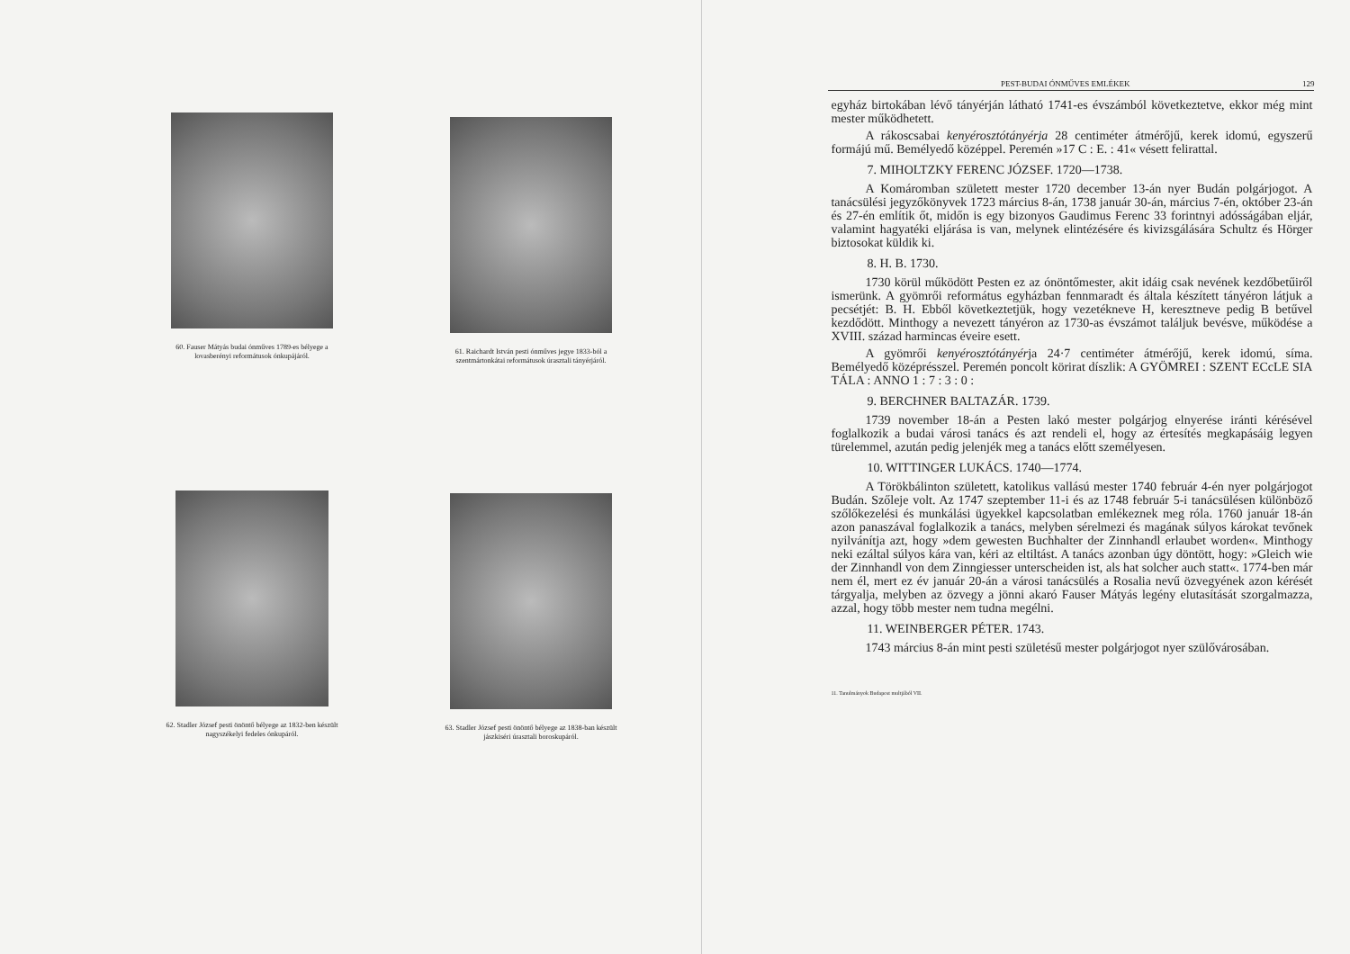60. Fauser Mátyás budai ónműves 1789-es bélyege a lovasberényi reformátusok ónkupájáról.
61. Raichardt István pesti ónműves jegye 1833-ból a szentmártonkátai reformátusok úrasztali tányérjáról.
62. Stadler József pesti önöntő bélyege az 1832-ben készült nagyszékelyi fedeles ónkupáról.
63. Stadler József pesti önöntő bélyege az 1838-ban készült jászkiséri úrasztali boroskupáról.
PEST-BUDAI ÓNMŰVES EMLÉKEK 129
egyház birtokában lévő tányérján látható 1741-es évszámból következtetve, ekkor még mint mester működhetett.
A rákoscsabai kenyérosztótányérja 28 centiméter átmérőjű, kerek idomú, egyszerű formájú mű. Bemélyedő középpel. Peremén »17 C : E. : 41« vésett felirattal.
7. MIHOLTZKY FERENC JÓZSEF. 1720—1738.
A Komáromban született mester 1720 december 13-án nyer Budán polgárjogot. A tanácsülési jegyzőkönyvek 1723 március 8-án, 1738 január 30-án, március 7-én, október 23-án és 27-én említik őt, midőn is egy bizonyos Gaudimus Ferenc 33 forintnyi adósságában eljár, valamint hagyatéki eljárása is van, melynek elintézésére és kivizsgálására Schultz és Hörger biztosokat küldik ki.
8. H. B. 1730.
1730 körül működött Pesten ez az ónöntőmester, akit idáig csak nevének kezdőbetűiről ismerünk. A gyömrői református egyházban fennmaradt és általa készített tányéron látjuk a pecsétjét: B. H. Ebből következtetjük, hogy vezetékneve H, keresztneve pedig B betűvel kezdődött. Minthogy a nevezett tányéron az 1730-as évszámot találjuk bevésve, működése a XVIII. század harmincas éveire esett.
A gyömrői kenyérosztótányérja 24·7 centiméter átmérőjű, kerek idomú, síma. Bemélyedő középrésszel. Peremén poncolt körirat díszlik: A GYÖMREI : SZENT ECcLE SIA TÁLA : ANNO 1 : 7 : 3 : 0 :
9. BERCHNER BALTAZÁR. 1739.
1739 november 18-án a Pesten lakó mester polgárjog elnyerése iránti kérésével foglalkozik a budai városi tanács és azt rendeli el, hogy az értesítés megkapásáig legyen türelemmel, azután pedig jelenjék meg a tanács előtt személyesen.
10. WITTINGER LUKÁCS. 1740—1774.
A Törökbálinton született, katolikus vallású mester 1740 február 4-én nyer polgárjogot Budán. Szőleje volt. Az 1747 szeptember 11-i és az 1748 február 5-i tanácsülésen különböző szőlőkezelési és munkálási ügyekkel kapcsolatban emlékeznek meg róla. 1760 január 18-án azon panaszával foglalkozik a tanács, melyben sérelmezi és magának súlyos károkat tevőnek nyilvánítja azt, hogy »dem gewesten Buchhalter der Zinnhandl erlaubet worden«. Minthogy neki ezáltal súlyos kára van, kéri az eltiltást. A tanács azonban úgy döntött, hogy: »Gleich wie der Zinnhandl von dem Zinngiesser unterscheiden ist, als hat solcher auch statt«. 1774-ben már nem él, mert ez év január 20-án a városi tanácsülés a Rosalia nevű özvegyének azon kérését tárgyalja, melyben az özvegy a jönni akaró Fauser Mátyás legény elutasítását szorgalmazza, azzal, hogy több mester nem tudna megélni.
11. WEINBERGER PÉTER. 1743.
1743 március 8-án mint pesti születésű mester polgárjogot nyer szülővárosában.
11. Tanulmányok Budapest multjából VII.